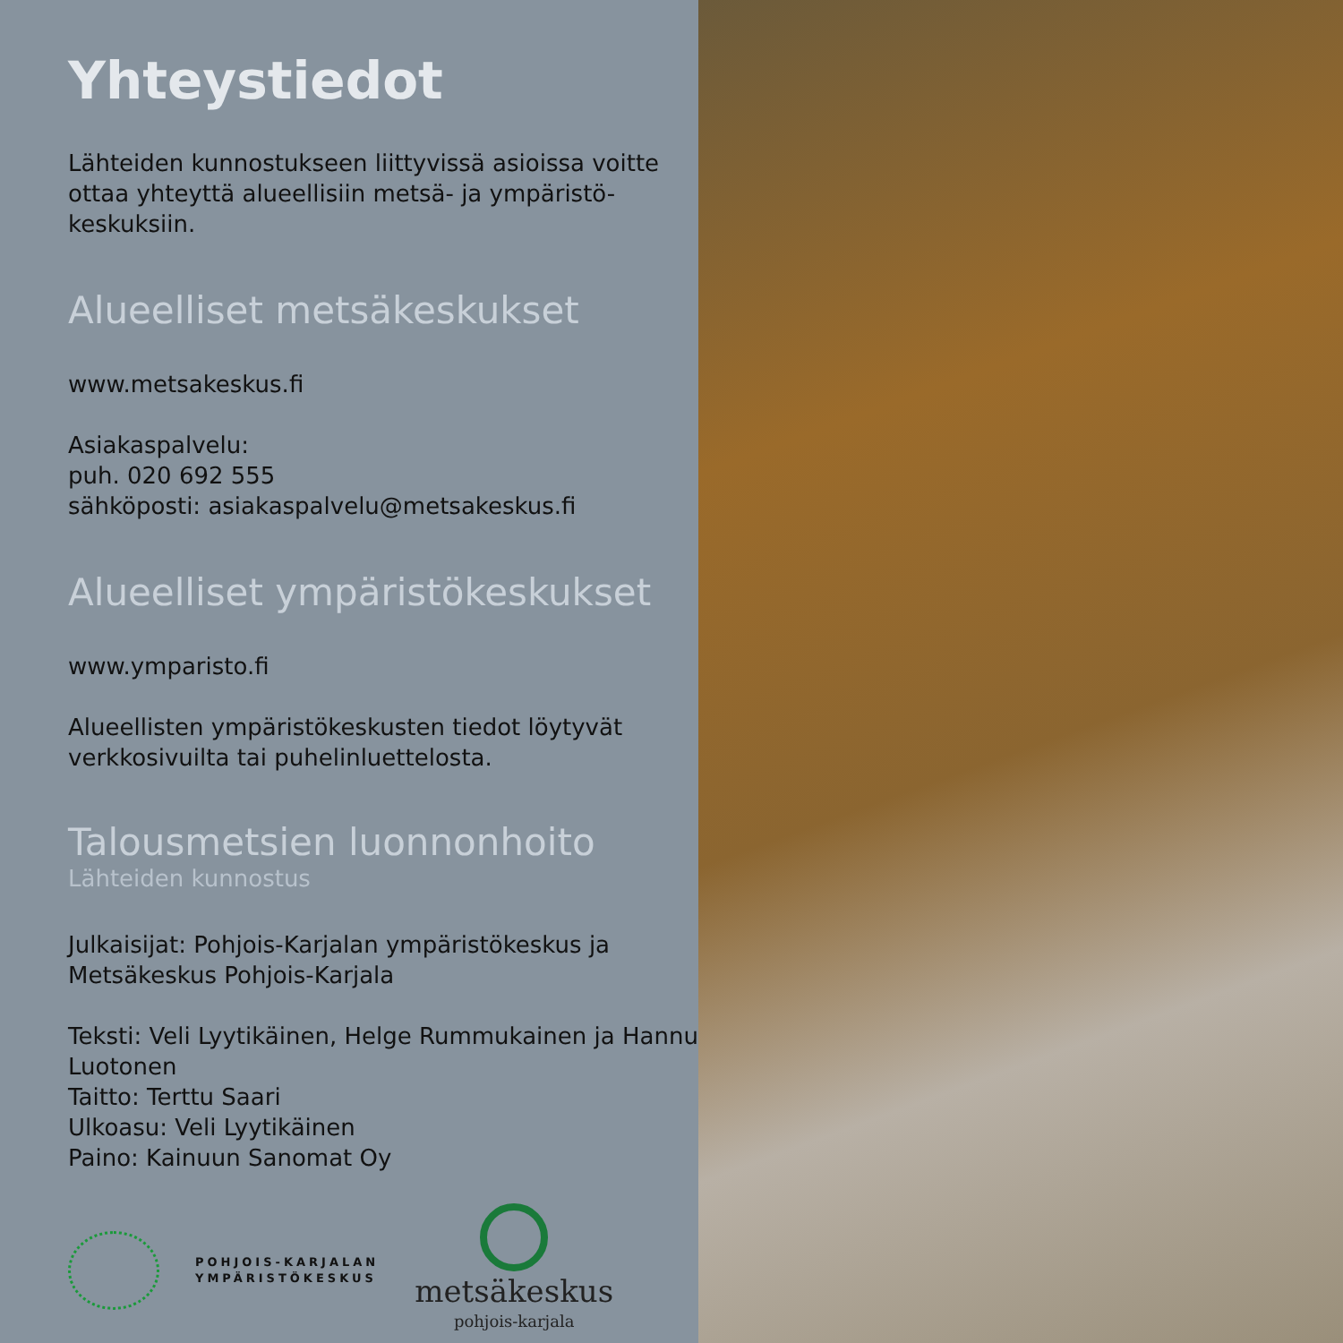Yhteystiedot
Lähteiden kunnostukseen liittyvissä asioissa voitte ottaa yhteyttä alueellisiin metsä- ja ympäristö-keskuksiin.
Alueelliset metsäkeskukset
www.metsakeskus.fi
Asiakaspalvelu:
puh. 020 692 555
sähköposti: asiakaspalvelu@metsakeskus.fi
Alueelliset ympäristökeskukset
www.ymparisto.fi
Alueellisten ympäristökeskusten tiedot löytyvät verkkosivuilta tai puhelinluettelosta.
Talousmetsien luonnonhoito
Lähteiden kunnostus
Julkaisijat: Pohjois-Karjalan ympäristökeskus ja Metsäkeskus Pohjois-Karjala
Teksti: Veli Lyytikäinen, Helge Rummukainen ja Hannu Luotonen
Taitto: Terttu Saari
Ulkoasu: Veli Lyytikäinen
Paino: Kainuun Sanomat Oy
POHJOIS-KARJALAN
YMPÄRISTÖKESKUS
metsäkeskus
pohjois-karjala